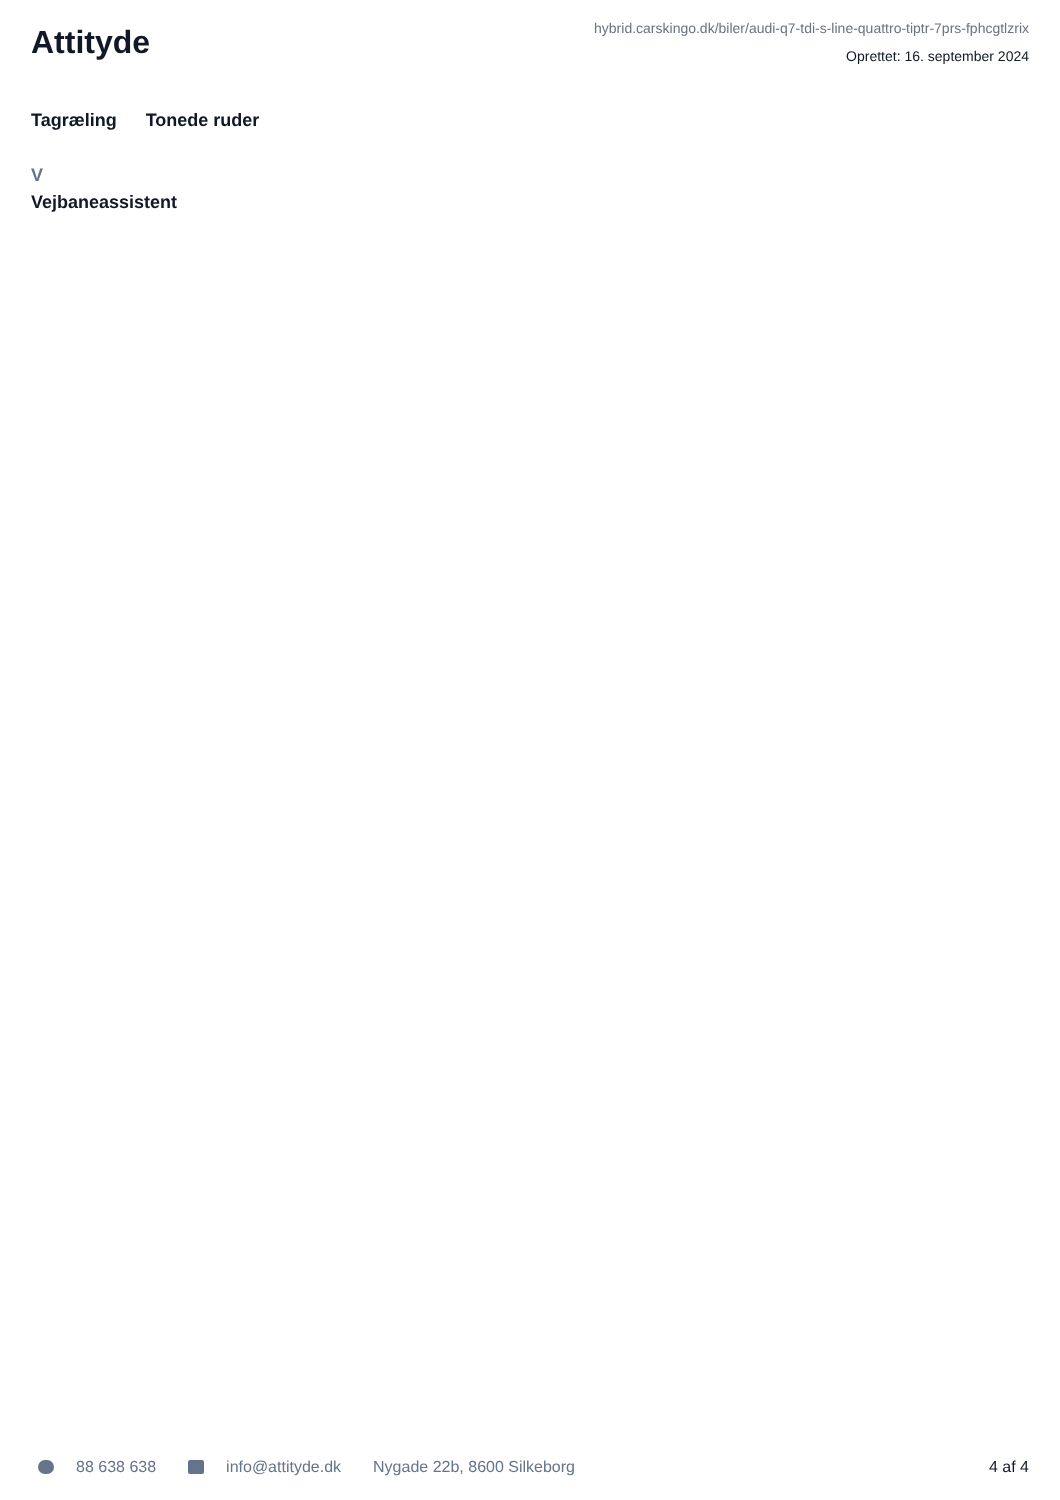Attityde
hybrid.carskingo.dk/biler/audi-q7-tdi-s-line-quattro-tiptr-7prs-fphcgtlzrix
Oprettet: 16. september 2024
Tagræling Tonede ruder
V
Vejbaneassistent
88 638 638 info@attityde.dk Nygade 22b, 8600 Silkeborg 4 af 4